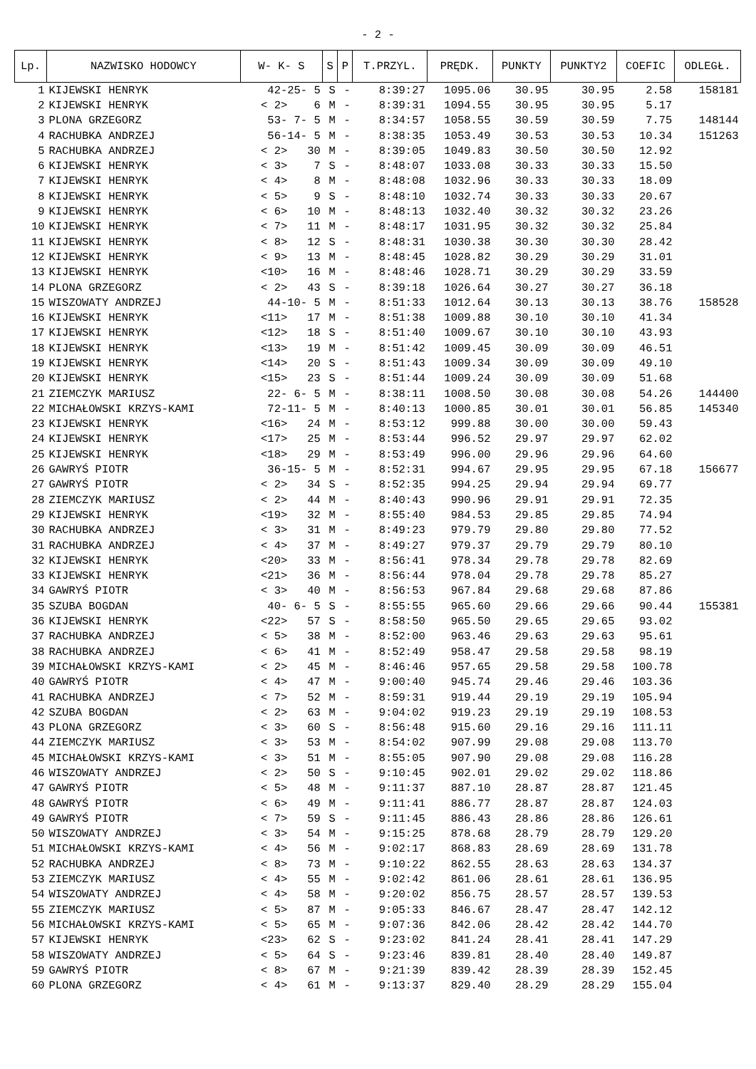- 2 -
| Lp. | NAZWISKO HODOWCY | W- K- S | S | P | T.PRZYL. | PRĘDK. | PUNKTY | PUNKTY2 | COEFIC | ODLEGŁ. |
| --- | --- | --- | --- | --- | --- | --- | --- | --- | --- | --- |
| 1 | KIJEWSKI HENRYK | 42-25- 5 | S | - | 8:39:27 | 1095.06 | 30.95 | 30.95 | 2.58 | 158181 |
| 2 | KIJEWSKI HENRYK | < 2> 6 | M | - | 8:39:31 | 1094.55 | 30.95 | 30.95 | 5.17 | |
| 3 | PLONA GRZEGORZ | 53- 7- 5 | M | - | 8:34:57 | 1058.55 | 30.59 | 30.59 | 7.75 | 148144 |
| 4 | RACHUBKA ANDRZEJ | 56-14- 5 | M | - | 8:38:35 | 1053.49 | 30.53 | 30.53 | 10.34 | 151263 |
| 5 | RACHUBKA ANDRZEJ | < 2> 30 | M | - | 8:39:05 | 1049.83 | 30.50 | 30.50 | 12.92 | |
| 6 | KIJEWSKI HENRYK | < 3> 7 | S | - | 8:48:07 | 1033.08 | 30.33 | 30.33 | 15.50 | |
| 7 | KIJEWSKI HENRYK | < 4> 8 | M | - | 8:48:08 | 1032.96 | 30.33 | 30.33 | 18.09 | |
| 8 | KIJEWSKI HENRYK | < 5> 9 | S | - | 8:48:10 | 1032.74 | 30.33 | 30.33 | 20.67 | |
| 9 | KIJEWSKI HENRYK | < 6> 10 | M | - | 8:48:13 | 1032.40 | 30.32 | 30.32 | 23.26 | |
| 10 | KIJEWSKI HENRYK | < 7> 11 | M | - | 8:48:17 | 1031.95 | 30.32 | 30.32 | 25.84 | |
| 11 | KIJEWSKI HENRYK | < 8> 12 | S | - | 8:48:31 | 1030.38 | 30.30 | 30.30 | 28.42 | |
| 12 | KIJEWSKI HENRYK | < 9> 13 | M | - | 8:48:45 | 1028.82 | 30.29 | 30.29 | 31.01 | |
| 13 | KIJEWSKI HENRYK | <10> 16 | M | - | 8:48:46 | 1028.71 | 30.29 | 30.29 | 33.59 | |
| 14 | PLONA GRZEGORZ | < 2> 43 | S | - | 8:39:18 | 1026.64 | 30.27 | 30.27 | 36.18 | |
| 15 | WISZOWATY ANDRZEJ | 44-10- 5 | M | - | 8:51:33 | 1012.64 | 30.13 | 30.13 | 38.76 | 158528 |
| 16 | KIJEWSKI HENRYK | <11> 17 | M | - | 8:51:38 | 1009.88 | 30.10 | 30.10 | 41.34 | |
| 17 | KIJEWSKI HENRYK | <12> 18 | S | - | 8:51:40 | 1009.67 | 30.10 | 30.10 | 43.93 | |
| 18 | KIJEWSKI HENRYK | <13> 19 | M | - | 8:51:42 | 1009.45 | 30.09 | 30.09 | 46.51 | |
| 19 | KIJEWSKI HENRYK | <14> 20 | S | - | 8:51:43 | 1009.34 | 30.09 | 30.09 | 49.10 | |
| 20 | KIJEWSKI HENRYK | <15> 23 | S | - | 8:51:44 | 1009.24 | 30.09 | 30.09 | 51.68 | |
| 21 | ZIEMCZYK MARIUSZ | 22- 6- 5 | M | - | 8:38:11 | 1008.50 | 30.08 | 30.08 | 54.26 | 144400 |
| 22 | MICHAŁOWSKI KRZYS-KAMI | 72-11- 5 | M | - | 8:40:13 | 1000.85 | 30.01 | 30.01 | 56.85 | 145340 |
| 23 | KIJEWSKI HENRYK | <16> 24 | M | - | 8:53:12 | 999.88 | 30.00 | 30.00 | 59.43 | |
| 24 | KIJEWSKI HENRYK | <17> 25 | M | - | 8:53:44 | 996.52 | 29.97 | 29.97 | 62.02 | |
| 25 | KIJEWSKI HENRYK | <18> 29 | M | - | 8:53:49 | 996.00 | 29.96 | 29.96 | 64.60 | |
| 26 | GAWRYŚ PIOTR | 36-15- 5 | M | - | 8:52:31 | 994.67 | 29.95 | 29.95 | 67.18 | 156677 |
| 27 | GAWRYŚ PIOTR | < 2> 34 | S | - | 8:52:35 | 994.25 | 29.94 | 29.94 | 69.77 | |
| 28 | ZIEMCZYK MARIUSZ | < 2> 44 | M | - | 8:40:43 | 990.96 | 29.91 | 29.91 | 72.35 | |
| 29 | KIJEWSKI HENRYK | <19> 32 | M | - | 8:55:40 | 984.53 | 29.85 | 29.85 | 74.94 | |
| 30 | RACHUBKA ANDRZEJ | < 3> 31 | M | - | 8:49:23 | 979.79 | 29.80 | 29.80 | 77.52 | |
| 31 | RACHUBKA ANDRZEJ | < 4> 37 | M | - | 8:49:27 | 979.37 | 29.79 | 29.79 | 80.10 | |
| 32 | KIJEWSKI HENRYK | <20> 33 | M | - | 8:56:41 | 978.34 | 29.78 | 29.78 | 82.69 | |
| 33 | KIJEWSKI HENRYK | <21> 36 | M | - | 8:56:44 | 978.04 | 29.78 | 29.78 | 85.27 | |
| 34 | GAWRYŚ PIOTR | < 3> 40 | M | - | 8:56:53 | 967.84 | 29.68 | 29.68 | 87.86 | |
| 35 | SZUBA BOGDAN | 40- 6- 5 | S | - | 8:55:55 | 965.60 | 29.66 | 29.66 | 90.44 | 155381 |
| 36 | KIJEWSKI HENRYK | <22> 57 | S | - | 8:58:50 | 965.50 | 29.65 | 29.65 | 93.02 | |
| 37 | RACHUBKA ANDRZEJ | < 5> 38 | M | - | 8:52:00 | 963.46 | 29.63 | 29.63 | 95.61 | |
| 38 | RACHUBKA ANDRZEJ | < 6> 41 | M | - | 8:52:49 | 958.47 | 29.58 | 29.58 | 98.19 | |
| 39 | MICHAŁOWSKI KRZYS-KAMI | < 2> 45 | M | - | 8:46:46 | 957.65 | 29.58 | 29.58 | 100.78 | |
| 40 | GAWRYŚ PIOTR | < 4> 47 | M | - | 9:00:40 | 945.74 | 29.46 | 29.46 | 103.36 | |
| 41 | RACHUBKA ANDRZEJ | < 7> 52 | M | - | 8:59:31 | 919.44 | 29.19 | 29.19 | 105.94 | |
| 42 | SZUBA BOGDAN | < 2> 63 | M | - | 9:04:02 | 919.23 | 29.19 | 29.19 | 108.53 | |
| 43 | PLONA GRZEGORZ | < 3> 60 | S | - | 8:56:48 | 915.60 | 29.16 | 29.16 | 111.11 | |
| 44 | ZIEMCZYK MARIUSZ | < 3> 53 | M | - | 8:54:02 | 907.99 | 29.08 | 29.08 | 113.70 | |
| 45 | MICHAŁOWSKI KRZYS-KAMI | < 3> 51 | M | - | 8:55:05 | 907.90 | 29.08 | 29.08 | 116.28 | |
| 46 | WISZOWATY ANDRZEJ | < 2> 50 | S | - | 9:10:45 | 902.01 | 29.02 | 29.02 | 118.86 | |
| 47 | GAWRYŚ PIOTR | < 5> 48 | M | - | 9:11:37 | 887.10 | 28.87 | 28.87 | 121.45 | |
| 48 | GAWRYŚ PIOTR | < 6> 49 | M | - | 9:11:41 | 886.77 | 28.87 | 28.87 | 124.03 | |
| 49 | GAWRYŚ PIOTR | < 7> 59 | S | - | 9:11:45 | 886.43 | 28.86 | 28.86 | 126.61 | |
| 50 | WISZOWATY ANDRZEJ | < 3> 54 | M | - | 9:15:25 | 878.68 | 28.79 | 28.79 | 129.20 | |
| 51 | MICHAŁOWSKI KRZYS-KAMI | < 4> 56 | M | - | 9:02:17 | 868.83 | 28.69 | 28.69 | 131.78 | |
| 52 | RACHUBKA ANDRZEJ | < 8> 73 | M | - | 9:10:22 | 862.55 | 28.63 | 28.63 | 134.37 | |
| 53 | ZIEMCZYK MARIUSZ | < 4> 55 | M | - | 9:02:42 | 861.06 | 28.61 | 28.61 | 136.95 | |
| 54 | WISZOWATY ANDRZEJ | < 4> 58 | M | - | 9:20:02 | 856.75 | 28.57 | 28.57 | 139.53 | |
| 55 | ZIEMCZYK MARIUSZ | < 5> 87 | M | - | 9:05:33 | 846.67 | 28.47 | 28.47 | 142.12 | |
| 56 | MICHAŁOWSKI KRZYS-KAMI | < 5> 65 | M | - | 9:07:36 | 842.06 | 28.42 | 28.42 | 144.70 | |
| 57 | KIJEWSKI HENRYK | <23> 62 | S | - | 9:23:02 | 841.24 | 28.41 | 28.41 | 147.29 | |
| 58 | WISZOWATY ANDRZEJ | < 5> 64 | S | - | 9:23:46 | 839.81 | 28.40 | 28.40 | 149.87 | |
| 59 | GAWRYŚ PIOTR | < 8> 67 | M | - | 9:21:39 | 839.42 | 28.39 | 28.39 | 152.45 | |
| 60 | PLONA GRZEGORZ | < 4> 61 | M | - | 9:13:37 | 829.40 | 28.29 | 28.29 | 155.04 | |